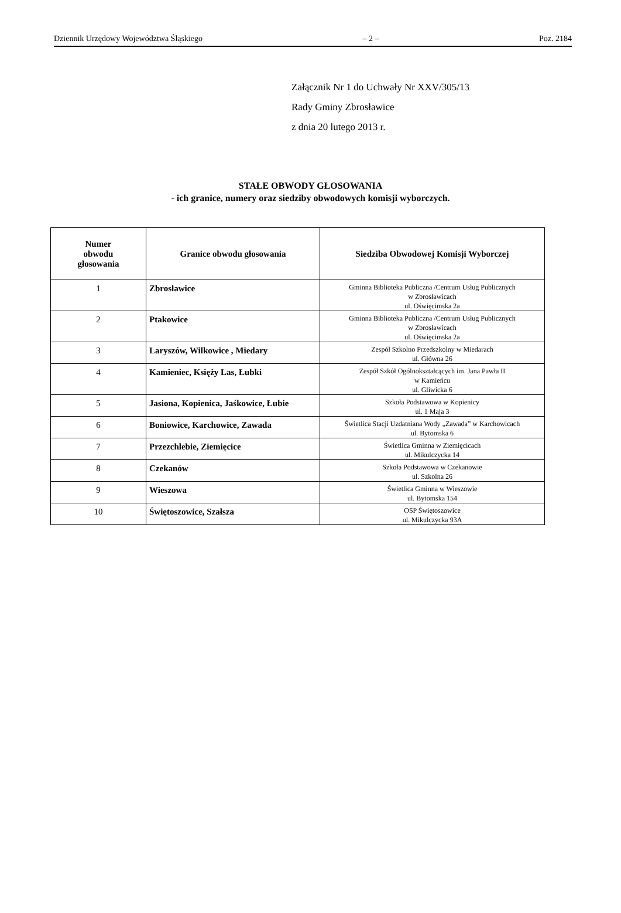Dziennik Urzędowy Województwa Śląskiego – 2 – Poz. 2184
Załącznik Nr 1 do Uchwały Nr XXV/305/13
Rady Gminy Zbrosławice
z dnia 20 lutego 2013 r.
STAŁE OBWODY GŁOSOWANIA
- ich granice, numery oraz siedziby obwodowych komisji wyborczych.
| Numer obwodu głosowania | Granice obwodu głosowania | Siedziba Obwodowej Komisji Wyborczej |
| --- | --- | --- |
| 1 | Zbrosławice | Gminna Biblioteka Publiczna /Centrum Usług Publicznych w Zbrosławicach ul. Oświęcimska 2a |
| 2 | Ptakowice | Gminna Biblioteka Publiczna /Centrum Usług Publicznych w Zbrosławicach ul. Oświęcimska 2a |
| 3 | Laryszów, Wilkowice , Miedary | Zespół Szkolno Przedszkolny w Miedarach ul. Główna 26 |
| 4 | Kamieniec, Księży Las, Łubki | Zespół Szkół Ogólnokształcących im. Jana Pawła II w Kamieńcu ul. Gliwicka 6 |
| 5 | Jasiona, Kopienica, Jaśkowice, Łubie | Szkoła Podstawowa w Kopienicy ul. 1 Maja 3 |
| 6 | Boniowice, Karchowice, Zawada | Świetlica Stacji Uzdatniana Wody „Zawada” w Karchowicach ul. Bytomska 6 |
| 7 | Przezchlebie, Ziemięcice | Świetlica Gminna w Ziemięcicach ul. Mikulczycka 14 |
| 8 | Czekanów | Szkoła Podstawowa w Czekanowie ul. Szkolna 26 |
| 9 | Wieszowa | Świetlica Gminna w Wieszowie ul. Bytomska 154 |
| 10 | Świętoszowice, Szałsza | OSP Świętoszowice ul. Mikulczycka 93A |